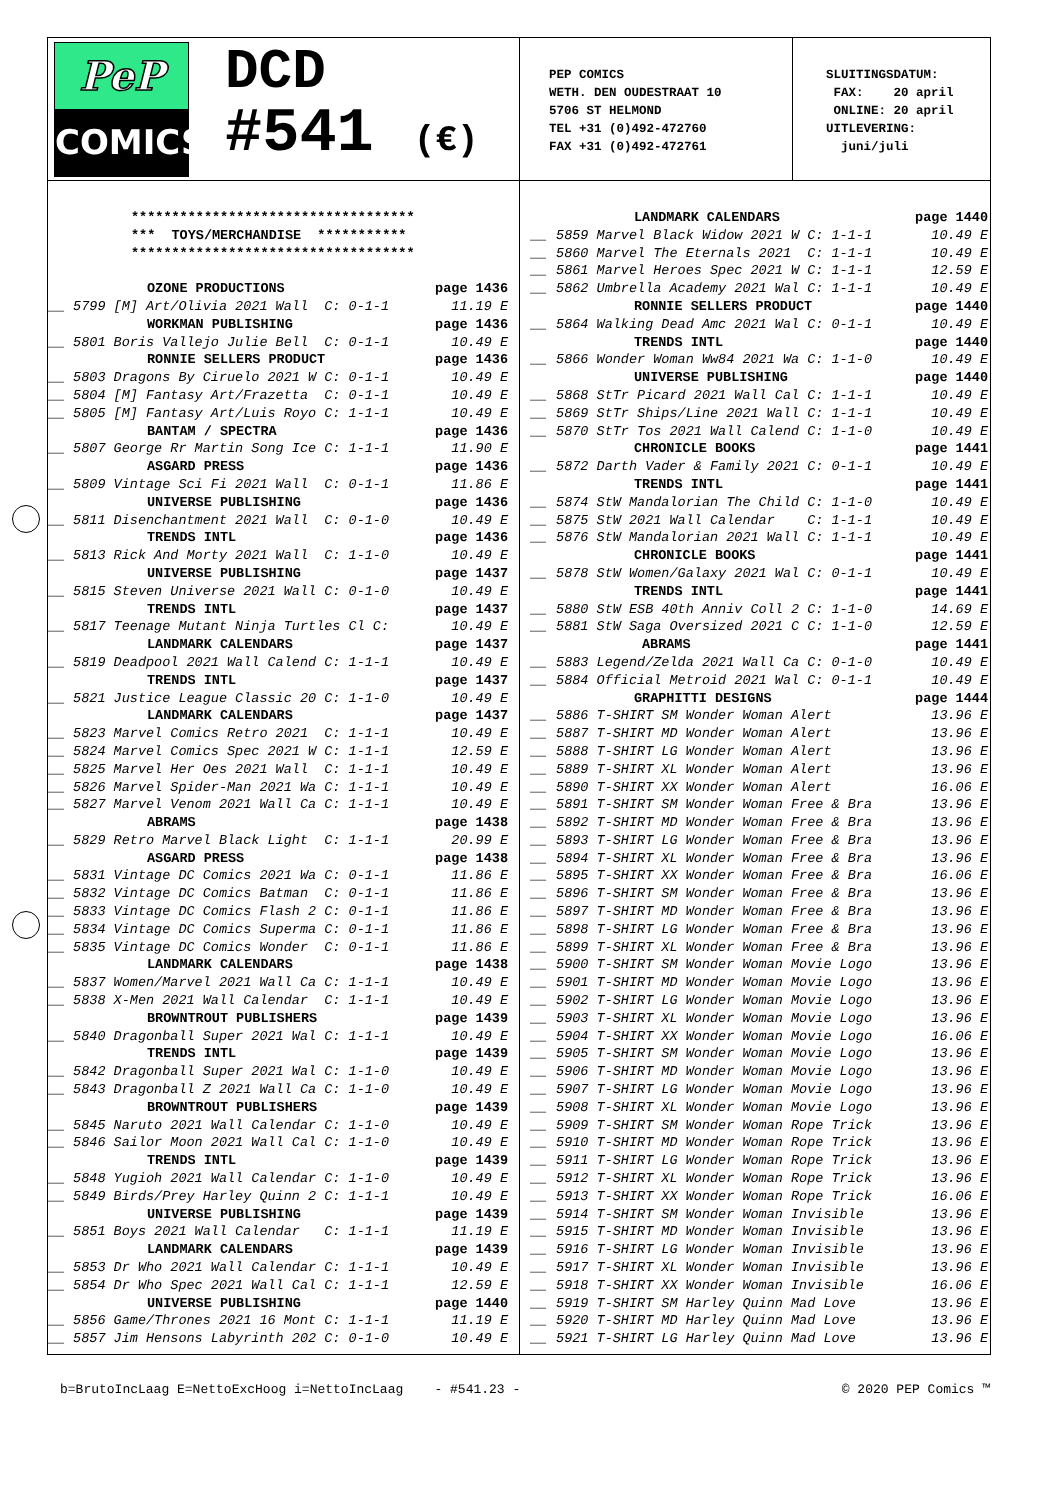PeP
COMICS
DCD
#541 (€)
PEP COMICS WETH. DEN OUDESTRAAT 10 5706 ST HELMOND TEL +31 (0)492-472760 FAX +31 (0)492-472761
SLUITINGSDATUM: FAX: 20 april ONLINE: 20 april UITLEVERING: juni/juli
| | *********************************** | |
| | *** TOYS/MERCHANDISE *********** | |
| | *********************************** | |
| | OZONE PRODUCTIONS | page 1436 |
| __ | 5799 [M] Art/Olivia 2021 Wall C: 0-1-1 | 11.19 E |
| | WORKMAN PUBLISHING | page 1436 |
| __ | 5801 Boris Vallejo Julie Bell C: 0-1-1 | 10.49 E |
| | RONNIE SELLERS PRODUCT | page 1436 |
| __ | 5803 Dragons By Ciruelo 2021 W C: 0-1-1 | 10.49 E |
| __ | 5804 [M] Fantasy Art/Frazetta C: 0-1-1 | 10.49 E |
| __ | 5805 [M] Fantasy Art/Luis Royo C: 1-1-1 | 10.49 E |
| | BANTAM / SPECTRA | page 1436 |
| __ | 5807 George Rr Martin Song Ice C: 1-1-1 | 11.90 E |
| | ASGARD PRESS | page 1436 |
| __ | 5809 Vintage Sci Fi 2021 Wall C: 0-1-1 | 11.86 E |
| | UNIVERSE PUBLISHING | page 1436 |
| __ | 5811 Disenchantment 2021 Wall C: 0-1-0 | 10.49 E |
| | TRENDS INTL | page 1436 |
| __ | 5813 Rick And Morty 2021 Wall C: 1-1-0 | 10.49 E |
| | UNIVERSE PUBLISHING | page 1437 |
| __ | 5815 Steven Universe 2021 Wall C: 0-1-0 | 10.49 E |
| | TRENDS INTL | page 1437 |
| __ | 5817 Teenage Mutant Ninja Turtles Cl C: | 10.49 E |
| | LANDMARK CALENDARS | page 1437 |
| __ | 5819 Deadpool 2021 Wall Calend C: 1-1-1 | 10.49 E |
| | TRENDS INTL | page 1437 |
| __ | 5821 Justice League Classic 20 C: 1-1-0 | 10.49 E |
| | LANDMARK CALENDARS | page 1437 |
| __ | 5823 Marvel Comics Retro 2021 C: 1-1-1 | 10.49 E |
| __ | 5824 Marvel Comics Spec 2021 W C: 1-1-1 | 12.59 E |
| __ | 5825 Marvel Her Oes 2021 Wall C: 1-1-1 | 10.49 E |
| __ | 5826 Marvel Spider-Man 2021 Wa C: 1-1-1 | 10.49 E |
| __ | 5827 Marvel Venom 2021 Wall Ca C: 1-1-1 | 10.49 E |
| | ABRAMS | page 1438 |
| __ | 5829 Retro Marvel Black Light C: 1-1-1 | 20.99 E |
| | ASGARD PRESS | page 1438 |
| __ | 5831 Vintage DC Comics 2021 Wa C: 0-1-1 | 11.86 E |
| __ | 5832 Vintage DC Comics Batman C: 0-1-1 | 11.86 E |
| __ | 5833 Vintage DC Comics Flash 2 C: 0-1-1 | 11.86 E |
| __ | 5834 Vintage DC Comics Superma C: 0-1-1 | 11.86 E |
| __ | 5835 Vintage DC Comics Wonder C: 0-1-1 | 11.86 E |
| | LANDMARK CALENDARS | page 1438 |
| __ | 5837 Women/Marvel 2021 Wall Ca C: 1-1-1 | 10.49 E |
| __ | 5838 X-Men 2021 Wall Calendar C: 1-1-1 | 10.49 E |
| | BROWNTROUT PUBLISHERS | page 1439 |
| __ | 5840 Dragonball Super 2021 Wal C: 1-1-1 | 10.49 E |
| | TRENDS INTL | page 1439 |
| __ | 5842 Dragonball Super 2021 Wal C: 1-1-0 | 10.49 E |
| __ | 5843 Dragonball Z 2021 Wall Ca C: 1-1-0 | 10.49 E |
| | BROWNTROUT PUBLISHERS | page 1439 |
| __ | 5845 Naruto 2021 Wall Calendar C: 1-1-0 | 10.49 E |
| __ | 5846 Sailor Moon 2021 Wall Cal C: 1-1-0 | 10.49 E |
| | TRENDS INTL | page 1439 |
| __ | 5848 Yugioh 2021 Wall Calendar C: 1-1-0 | 10.49 E |
| __ | 5849 Birds/Prey Harley Quinn 2 C: 1-1-1 | 10.49 E |
| | UNIVERSE PUBLISHING | page 1439 |
| __ | 5851 Boys 2021 Wall Calendar C: 1-1-1 | 11.19 E |
| | LANDMARK CALENDARS | page 1439 |
| __ | 5853 Dr Who 2021 Wall Calendar C: 1-1-1 | 10.49 E |
| __ | 5854 Dr Who Spec 2021 Wall Cal C: 1-1-1 | 12.59 E |
| | UNIVERSE PUBLISHING | page 1440 |
| __ | 5856 Game/Thrones 2021 16 Mont C: 1-1-1 | 11.19 E |
| __ | 5857 Jim Hensons Labyrinth 202 C: 0-1-0 | 10.49 E |
| | LANDMARK CALENDARS | page 1440 |
| __ | 5859 Marvel Black Widow 2021 W C: 1-1-1 | 10.49 E |
| __ | 5860 Marvel The Eternals 2021 C: 1-1-1 | 10.49 E |
| __ | 5861 Marvel Heroes Spec 2021 W C: 1-1-1 | 12.59 E |
| __ | 5862 Umbrella Academy 2021 Wal C: 1-1-1 | 10.49 E |
| | RONNIE SELLERS PRODUCT | page 1440 |
| __ | 5864 Walking Dead Amc 2021 Wal C: 0-1-1 | 10.49 E |
| | TRENDS INTL | page 1440 |
| __ | 5866 Wonder Woman Ww84 2021 Wa C: 1-1-0 | 10.49 E |
| | UNIVERSE PUBLISHING | page 1440 |
| __ | 5868 StTr Picard 2021 Wall Cal C: 1-1-1 | 10.49 E |
| __ | 5869 StTr Ships/Line 2021 Wall C: 1-1-1 | 10.49 E |
| __ | 5870 StTr Tos 2021 Wall Calend C: 1-1-0 | 10.49 E |
| | CHRONICLE BOOKS | page 1441 |
| __ | 5872 Darth Vader & Family 2021 C: 0-1-1 | 10.49 E |
| | TRENDS INTL | page 1441 |
| __ | 5874 StW Mandalorian The Child C: 1-1-0 | 10.49 E |
| __ | 5875 StW 2021 Wall Calendar C: 1-1-1 | 10.49 E |
| __ | 5876 StW Mandalorian 2021 Wall C: 1-1-1 | 10.49 E |
| | CHRONICLE BOOKS | page 1441 |
| __ | 5878 StW Women/Galaxy 2021 Wal C: 0-1-1 | 10.49 E |
| | TRENDS INTL | page 1441 |
| __ | 5880 StW ESB 40th Anniv Coll 2 C: 1-1-0 | 14.69 E |
| __ | 5881 StW Saga Oversized 2021 C C: 1-1-0 | 12.59 E |
| | ABRAMS | page 1441 |
| __ | 5883 Legend/Zelda 2021 Wall Ca C: 0-1-0 | 10.49 E |
| __ | 5884 Official Metroid 2021 Wal C: 0-1-1 | 10.49 E |
| | GRAPHITTI DESIGNS | page 1444 |
| __ | 5886 T-SHIRT SM Wonder Woman Alert | 13.96 E |
| __ | 5887 T-SHIRT MD Wonder Woman Alert | 13.96 E |
| __ | 5888 T-SHIRT LG Wonder Woman Alert | 13.96 E |
| __ | 5889 T-SHIRT XL Wonder Woman Alert | 13.96 E |
| __ | 5890 T-SHIRT XX Wonder Woman Alert | 16.06 E |
| __ | 5891 T-SHIRT SM Wonder Woman Free & Bra | 13.96 E |
| __ | 5892 T-SHIRT MD Wonder Woman Free & Bra | 13.96 E |
| __ | 5893 T-SHIRT LG Wonder Woman Free & Bra | 13.96 E |
| __ | 5894 T-SHIRT XL Wonder Woman Free & Bra | 13.96 E |
| __ | 5895 T-SHIRT XX Wonder Woman Free & Bra | 16.06 E |
| __ | 5896 T-SHIRT SM Wonder Woman Free & Bra | 13.96 E |
| __ | 5897 T-SHIRT MD Wonder Woman Free & Bra | 13.96 E |
| __ | 5898 T-SHIRT LG Wonder Woman Free & Bra | 13.96 E |
| __ | 5899 T-SHIRT XL Wonder Woman Free & Bra | 13.96 E |
| __ | 5900 T-SHIRT SM Wonder Woman Movie Logo | 13.96 E |
| __ | 5901 T-SHIRT MD Wonder Woman Movie Logo | 13.96 E |
| __ | 5902 T-SHIRT LG Wonder Woman Movie Logo | 13.96 E |
| __ | 5903 T-SHIRT XL Wonder Woman Movie Logo | 13.96 E |
| __ | 5904 T-SHIRT XX Wonder Woman Movie Logo | 16.06 E |
| __ | 5905 T-SHIRT SM Wonder Woman Movie Logo | 13.96 E |
| __ | 5906 T-SHIRT MD Wonder Woman Movie Logo | 13.96 E |
| __ | 5907 T-SHIRT LG Wonder Woman Movie Logo | 13.96 E |
| __ | 5908 T-SHIRT XL Wonder Woman Movie Logo | 13.96 E |
| __ | 5909 T-SHIRT SM Wonder Woman Rope Trick | 13.96 E |
| __ | 5910 T-SHIRT MD Wonder Woman Rope Trick | 13.96 E |
| __ | 5911 T-SHIRT LG Wonder Woman Rope Trick | 13.96 E |
| __ | 5912 T-SHIRT XL Wonder Woman Rope Trick | 13.96 E |
| __ | 5913 T-SHIRT XX Wonder Woman Rope Trick | 16.06 E |
| __ | 5914 T-SHIRT SM Wonder Woman Invisible | 13.96 E |
| __ | 5915 T-SHIRT MD Wonder Woman Invisible | 13.96 E |
| __ | 5916 T-SHIRT LG Wonder Woman Invisible | 13.96 E |
| __ | 5917 T-SHIRT XL Wonder Woman Invisible | 13.96 E |
| __ | 5918 T-SHIRT XX Wonder Woman Invisible | 16.06 E |
| __ | 5919 T-SHIRT SM Harley Quinn Mad Love | 13.96 E |
| __ | 5920 T-SHIRT MD Harley Quinn Mad Love | 13.96 E |
| __ | 5921 T-SHIRT LG Harley Quinn Mad Love | 13.96 E |
b=BrutoIncLaag E=NettoExcHoog i=NettoIncLaag - #541.23 - © 2020 PEP Comics ™